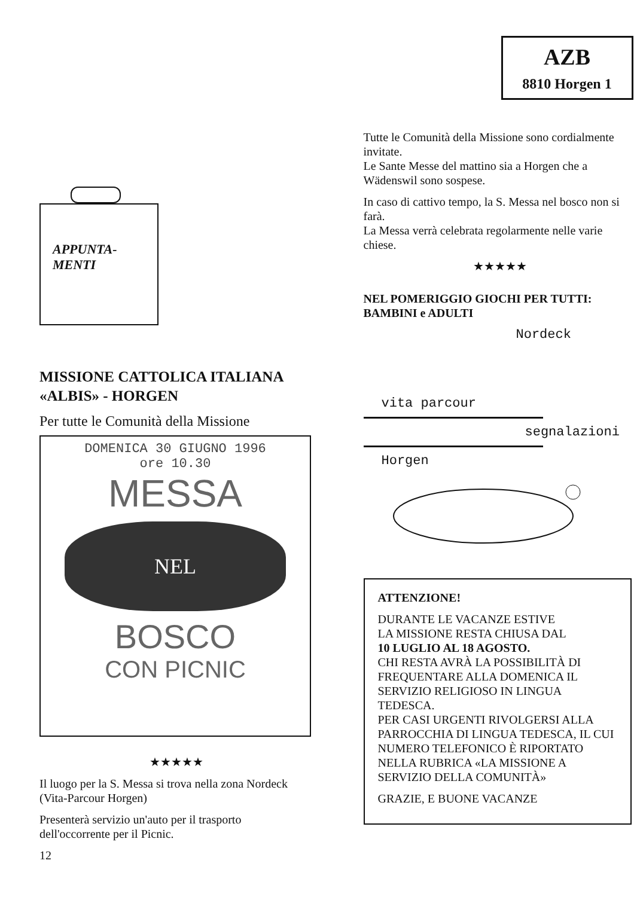APPUNTA-
MENTI
MISSIONE CATTOLICA ITALIANA
«ALBIS» - HORGEN
Per tutte le Comunità della Missione
DOMENICA 30 GIUGNO 1996
ore 10.30
MESSA
NEL
BOSCO
CON PICNIC
★★★★★
Il luogo per la S. Messa si trova nella zona Nordeck (Vita-Parcour Horgen)
Presenterà servizio un'auto per il trasporto dell'occorrente per il Picnic.
12
AZB
8810 Horgen 1
Tutte le Comunità della Missione sono cordialmente invitate.
Le Sante Messe del mattino sia a Horgen che a Wädenswil sono sospese.
In caso di cattivo tempo, la S. Messa nel bosco non si farà.
La Messa verrà celebrata regolarmente nelle varie chiese.
★★★★★
NEL POMERIGGIO GIOCHI PER TUTTI:
BAMBINI e ADULTI
Nordeck
vita parcour
segnalazioni
Horgen
ATTENZIONE!
DURANTE LE VACANZE ESTIVE
LA MISSIONE RESTA CHIUSA DAL
10 LUGLIO AL 18 AGOSTO.
CHI RESTA AVRÀ LA POSSIBILITÀ DI FREQUENTARE ALLA DOMENICA IL SERVIZIO RELIGIOSO IN LINGUA TEDESCA.
PER CASI URGENTI RIVOLGERSI ALLA PARROCCHIA DI LINGUA TEDESCA, IL CUI NUMERO TELEFONICO È RIPORTATO NELLA RUBRICA «LA MISSIONE A SERVIZIO DELLA COMUNITÀ»
GRAZIE, E BUONE VACANZE